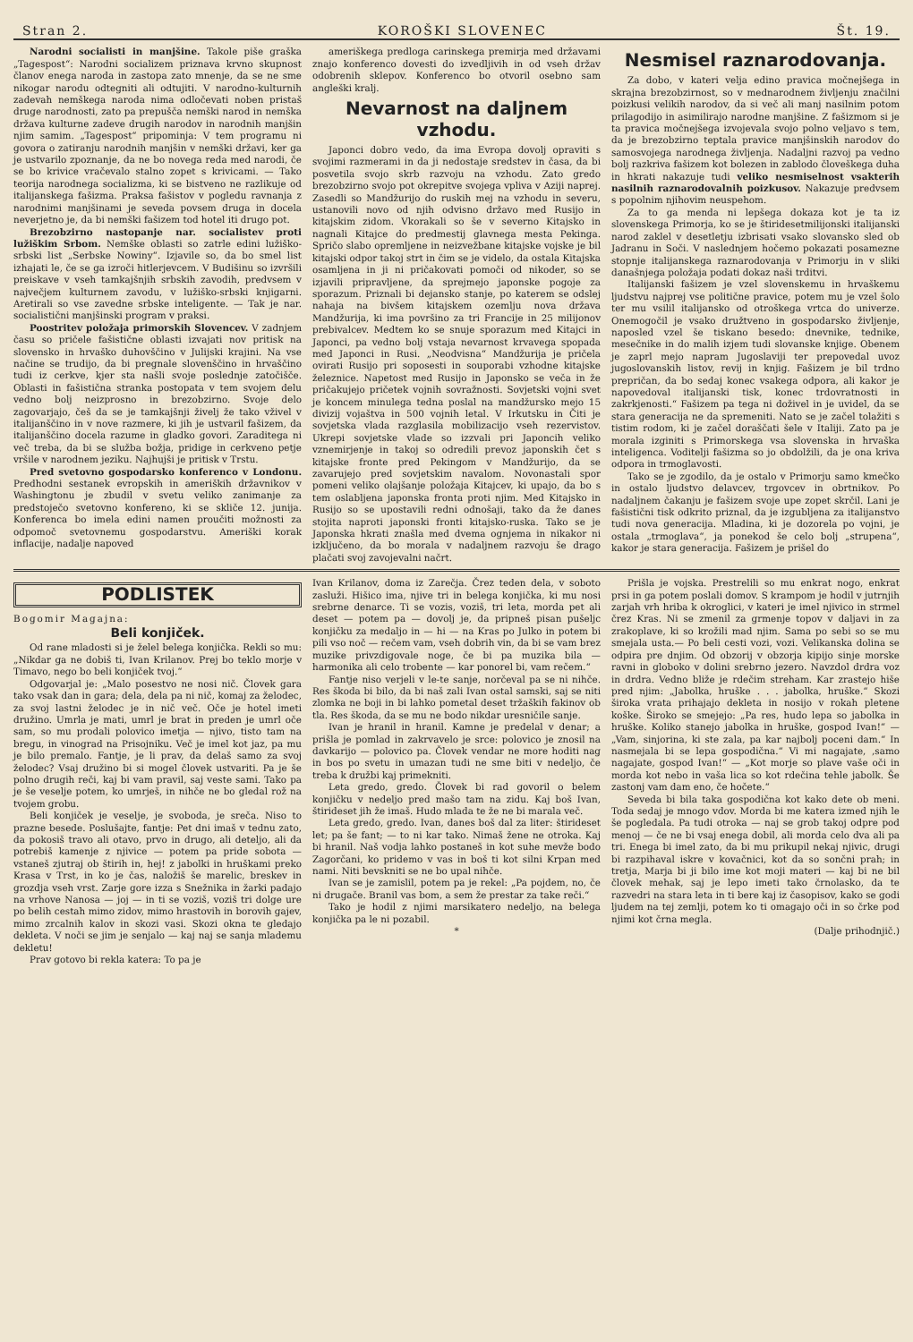Stran 2. KOROŠKI SLOVENEC Št. 19.
Narodni socialisti in manjšine. Takole piše graška „Tagespost“: Narodni socializem priznava krvno skupnost članov enega naroda in zastopa zato mnenje, da se ne sme nikogar narodu odtegniti ali odtujiti. V narodno-kulturnih zadevah nemškega naroda nima odločevati noben pristaš druge narodnosti, zato pa prepušča nemški narod in nemška država kulturne zadeve drugih narodov in narodnih manjšin njim samim. „Tagespost“ pripominja: V tem programu ni govora o zatiranju narodnih manjšin v nemški državi, ker ga je ustvarilo zpoznanje, da ne bo novega reda med narodi, če se bo krivice vračevalo stalno zopet s krivicami. — Tako teorija narodnega socializma, ki se bistveno ne razlikuje od italijanskega fašizma. Praksa fašistov v pogledu ravnanja z narodnimi manjšinami je seveda povsem druga in docela neverjetno je, da bi nemški fašizem tod hotel iti drugo pot.
Brezobzirno nastopanje nar. socialistev proti lužiškim Srbom. Nemške oblasti so zatrle edini lužiško-srbski list „Serbske Nowiny“. Izjavile so, da bo smel list izhajati le, če se ga izroči hitlerjevcem. V Budišinu so izvršili preiskave v vseh tamkajšnjih srbskih zavodih, predvsem v največjem kulturnem zavodu, v lužiško-srbski knjigarni. Aretirali so vse zavedne srbske inteligente. — Tak je nar. socialistični manjšinski program v praksi.
Poostritev položaja primorskih Slovencev. V zadnjem času so pričele fašistične oblasti izvajati nov pritisk na slovensko in hrvaško duhovščino v Julijski krajini. Na vse načine se trudijo, da bi pregnale slovenščino in hrvaščino tudi iz cerkve, kjer sta našli svoje poslednje zatočišče. Oblasti in fašistična stranka postopata v tem svojem delu vedno bolj neizprosno in brezobzirno. Svoje delo zagovarjajo, češ da se je tamkajšnji živelj že tako vživel v italijanščino in v nove razmere, ki jih je ustvaril fašizem, da italijanščino docela razume in gladko govori. Zaraditega ni več treba, da bi se služba božja, pridige in cerkveno petje vršile v narodnem jeziku. Najhujši je pritisk v Trstu.
Pred svetovno gospodarsko konferenco v Londonu. Predhodni sestanek evropskih in ameriških državnikov v Washingtonu je zbudil v svetu veliko zanimanje za predstoječo svetovno konfereno, ki se skliče 12. junija. Konferenca bo imela edini namen proučiti možnosti za odpomoč svetovnemu gospodarstvu. Ameriški korak inflacije, nadalje napoved
ameriškega predloga carinskega premirja med državami znajo konferenco dovesti do izvedljivih in od vseh držav odobrenih sklepov. Konferenco bo otvoril osebno sam angleški kralj.
Nevarnost na daljnem vzhodu.
Japonci dobro vedo, da ima Evropa dovolj opraviti s svojimi razmerami in da ji nedostaje sredstev in časa, da bi posvetila svojo skrb razvoju na vzhodu. Zato gredo brezobzirno svojo pot okrepitve svojega vpliva v Aziji naprej. Zasedli so Mandžurijo do ruskih mej na vzhodu in severu, ustanovili novo od njih odvisno državo med Rusijo in kitajskim zidom. Vkorakali so še v severno Kitajsko in nagnali Kitajce do predmestij glavnega mesta Pekinga. Spričo slabo opremljene in neizvežbane kitajske vojske je bil kitajski odpor takoj strt in čim se je videlo, da ostala Kitajska osamljena in ji ni pričakovati pomoči od nikoder, so se izjavili pripravljene, da sprejmejo japonske pogoje za sporazum. Priznali bi dejansko stanje, po katerem se odslej nahaja na bivšem kitajskem ozemlju nova država Mandžurija, ki ima površino za tri Francije in 25 milijonov prebivalcev. Medtem ko se snuje sporazum med Kitajci in Japonci, pa vedno bolj vstaja nevarnost krvavega spopada med Japonci in Rusi. „Neodvisna“ Mandžurija je pričela ovirati Rusijo pri soposesti in souporabi vzhodne kitajske železnice. Napetost med Rusijo in Japonsko se veča in že pričakujejo pričetek vojnih sovražnosti. Sovjetski vojni svet je koncem minulega tedna poslal na mandžursko mejo 15 divizij vojaštva in 500 vojnih letal. V Irkutsku in Čiti je sovjetska vlada razglasila mobilizacijo vseh rezervistov. Ukrepi sovjetske vlade so izzvali pri Japoncih veliko vznemirjenje in takoj so odredili prevoz japonskih čet s kitajske fronte pred Pekingom v Mandžurijo, da se zavarujejo pred sovjetskim navalom. Novonastali spor pomeni veliko olajšanje položaja Kitajcev, ki upajo, da bo s tem oslabljena japonska fronta proti njim. Med Kitajsko in Rusijo so se upostavili redni odnošaji, tako da že danes stojita naproti japonski fronti kitajsko-ruska. Tako se je Japonska hkrati znašla med dvema ognjema in nikakor ni izključeno, da bo morala v nadaljnem razvoju še drago plačati svoj zavojevalni načrt.
Nesmisel raznarodovanja.
Za dobo, v kateri velja edino pravica močnejšega in skrajna brezobzirnost, so v mednarodnem življenju značilni poizkusi velikih narodov, da si več ali manj nasilnim potom prilagodijo in asimilirajo narodne manjšine. Z fašizmom si je ta pravica močnejšega izvojevala svojo polno veljavo s tem, da je brezobzirno teptala pravice manjšinskih narodov do samosvojega narodnega življenja. Nadaljni razvoj pa vedno bolj razkriva fašizem kot bolezen in zablodo človeškega duha in hkrati nakazuje tudi veliko nesmiselnost vsakterih nasilnih raznarodovalnih poizkusov. Nakazuje predvsem s popolnim njihovim neuspehom.
Za to ga menda ni lepšega dokaza kot je ta iz slovenskega Primorja, ko se je štiridesetmilijonski italijanski narod zaklel v desetletju izbrisati vsako slovansko sled ob Jadranu in Soči. V naslednjem hočemo pokazati posamezne stopnje italijanskega raznarodovanja v Primorju in v sliki današnjega položaja podati dokaz naši trditvi.
Italijanski fašizem je vzel slovenskemu in hrvaškemu ljudstvu najprej vse politične pravice, potem mu je vzel šolo ter mu vsilil italijansko od otroškega vrtca do univerze. Onemogočil je vsako družtveno in gospodarsko življenje, naposled vzel še tiskano besedo: dnevnike, tednike, mesečnike in do malih izjem tudi slovanske knjige. Obenem je zaprl mejo napram Jugoslaviji ter prepovedal uvoz jugoslovanskih listov, revij in knjig. Fašizem je bil trdno prepričan, da bo sedaj konec vsakega odpora, ali kakor je napovedoval italijanski tisk, konec trdovratnosti in zakrkjenosti.“ Fašizem pa tega ni doživel in je uvidel, da se stara generacija ne da spremeniti. Nato se je začel tolažiti s tistim rodom, ki je začel doraščati šele v Italiji. Zato pa je morala izginiti s Primorskega vsa slovenska in hrvaška inteligenca. Voditelji fašizma so jo obdolžili, da je ona kriva odpora in trmoglavosti.
Tako se je zgodilo, da je ostalo v Primorju samo kmečko in ostalo ljudstvo delavcev, trgovcev in obrtnikov. Po nadaljnem čakanju je fašizem svoje upe zopet skrčil. Lani je fašistični tisk odkrito priznal, da je izgubljena za italijanstvo tudi nova generacija. Mladina, ki je dozorela po vojni, je ostala „trmoglava“, ja ponekod še celo bolj „strupena“, kakor je stara generacija. Fašizem je prišel do
PODLISTEK
Bogomir Magajna:
Beli konjiček.
Od rane mladosti si je želel belega konjička. Rekli so mu: „Nikdar ga ne dobiš ti, Ivan Krilanov. Prej bo teklo morje v Timavo, nego bo beli konjiček tvoj.“
Odgovarjal je: „Malo posestvo ne nosi nič. Človek gara tako vsak dan in gara; dela, dela pa ni nič, komaj za želodec, za svoj lastni želodec je in nič več. Oče je hotel imeti družino. Umrla je mati, umrl je brat in preden je umrl oče sam, so mu prodali polovico imetja — njivo, tisto tam na bregu, in vinograd na Prisojniku. Več je imel kot jaz, pa mu je bilo premalo. Fantje, je li prav, da delaš samo za svoj želodec? Vsaj družino bi si mogel človek ustvariti. Pa je še polno drugih reči, kaj bi vam pravil, saj veste sami. Tako pa je še veselje potem, ko umrješ, in nihče ne bo gledal rož na tvojem grobu.
Beli konjiček je veselje, je svoboda, je sreča. Niso to prazne besede. Poslušajte, fantje: Pet dni imaš v tednu zato, da pokosiš travo ali otavo, prvo in drugo, ali deteljo, ali da potrebiš kamenje z njivice — potem pa pride sobota — vstaneš zjutraj ob štirih in, hej! z jabolki in hruškami preko Krasa v Trst, in ko je čas, naložiš še marelic, breskev in grozdja vseh vrst. Zarje gore izza s Snežnika in žarki padajo na vrhove Nanosa — joj — in ti se voziš, voziš tri dolge ure po belih cestah mimo zidov, mimo hrastovih in borovih gajev, mimo zrcalnih kalov in skozi vasi. Skozi okna te gledajo dekleta. V noči se jim je senjalo — kaj naj se sanja mlademu dekletu!
Prav gotovo bi rekla katera: To pa je
Ivan Krilanov, doma iz Zarečja. Črez teden dela, v soboto zasluži. Hišico ima, njive tri in belega konjička, ki mu nosi srebrne denarce. Ti se vozis, voziš, tri leta, morda pet ali deset — potem pa — dovolj je, da pripneš pisan pušeljc konjičku za medaljo in — hi — na Kras po Julko in potem bi pili vso noč — rečem vam, vseh dobrih vin, da bi se vam brez muzike privzdigovale noge, če bi pa muzika bila — harmonika ali celo trobente — kar ponorel bi, vam rečem.“
Fantje niso verjeli v le-te sanje, norčeval pa se ni nihče. Res škoda bi bilo, da bi naš zali Ivan ostal samski, saj se niti zlomka ne boji in bi lahko pometal deset tržaških fakinov ob tla. Res škoda, da se mu ne bodo nikdar uresničile sanje.
Ivan je hranil in hranil. Kamne je predelal v denar; a prišla je pomlad in zakrvavelo je srce: polovico je znosil na davkarijo — polovico pa. Človek vendar ne more hoditi nag in bos po svetu in umazan tudi ne sme biti v nedeljo, če treba k družbi kaj primekniti.
Leta gredo, gredo. Človek bi rad govoril o belem konjičku v nedeljo pred mašo tam na zidu. Kaj boš Ivan, štirideset jih že imaš. Hudo mlada te že ne bi marala več.
Leta gredo, gredo. Ivan, danes boš dal za liter: štirideset let; pa še fant; — to ni kar tako. Nimaš žene ne otroka. Kaj bi hranil. Naš vodja lahko postaneš in kot suhe mevže bodo Zagorčani, ko pridemo v vas in boš ti kot silni Krpan med nami. Niti bevskniti se ne bo upal nihče.
Ivan se je zamislil, potem pa je rekel: „Pa pojdem, no, če ni drugače. Branil vas bom, a sem že prestar za take reči.“
Tako je hodil z njimi marsikatero nedeljo, na belega konjička pa le ni pozabil.
*
Prišla je vojska. Prestrelili so mu enkrat nogo, enkrat prsi in ga potem poslali domov. S krampom je hodil v jutrnjih zarjah vrh hriba k okroglici, v kateri je imel njivico in strmel črez Kras. Ni se zmenil za grmenje topov v daljavi in za zrakoplave, ki so krožili mad njim. Sama po sebi so se mu smejala usta.— Po beli cesti vozi, vozi. Velikanska dolina se odpira pre dnjim. Od obzorij v obzorja kipijo sinje morske ravni in globoko v dolini srebrno jezero. Navzdol drdra voz in drdra. Vedno bliže je rdečim streham. Kar zrastejo hiše pred njim: „Jabolka, hruške . . . jabolka, hruške.“ Skozi široka vrata prihajajo dekleta in nosijo v rokah pletene koške. Široko se smejejo: „Pa res, hudo lepa so jabolka in hruške. Koliko stanejo jabolka in hruške, gospod Ivan!“ — „Vam, sinjorina, ki ste zala, pa kar najbolj poceni dam.“ In nasmejala bi se lepa gospodična.“ Vi mi nagajate, ‚samo nagajate, gospod Ivan!“ — „Kot morje so plave vaše oči in morda kot nebo in vaša lica so kot rdečina tehle jabolk. Še zastonj vam dam eno, če hočete.“
Seveda bi bila taka gospodična kot kako dete ob meni. Toda sedaj je mnogo vdov. Morda bi me katera izmed njih le še pogledala. Pa tudi otroka — naj se grob takoj odpre pod menoj — če ne bi vsaj enega dobil, ali morda celo dva ali pa tri. Enega bi imel zato, da bi mu prikupil nekaj njivic, drugi bi razpihaval iskre v kovačnici, kot da so sončni prah; in tretja, Marja bi ji bilo ime kot moji materi — kaj bi ne bil človek mehak, saj je lepo imeti tako črnolasko, da te razvedri na stara leta in ti bere kaj iz časopisov, kako se godi ljudem na tej zemlji, potem ko ti omagajo oči in so črke pod njimi kot črna megla.
(Dalje prihodnjič.)